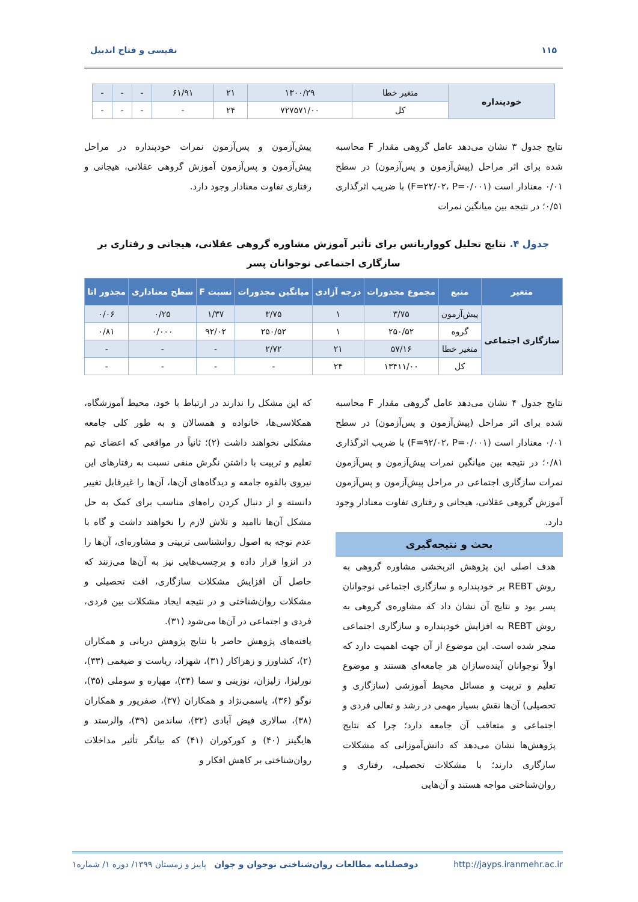۱۱۵ نفیسی و فتاح اندبیل
| خودپنداره | متغیر خطا | ۱۳۰۰/۲۹ | ۲۱ | ۶۱/۹۱ | - | - | - |
| | کل | ۷۲۷۵۷۱/۰۰ | ۲۴ | - | - | - | - |
نتایج جدول ۳ نشان می‌دهد عامل گروهی مقدار F محاسبه شده برای اثر مراحل (پیش‌آزمون و پس‌آزمون) در سطح ۰/۰۱ معنادار است (F=۲۲/۰۲، P=۰/۰۰۱) با ضریب اثرگذاری ۰/۵۱؛ در نتیجه بین میانگین نمرات
پیش‌آزمون و پس‌آزمون نمرات خودپنداره در مراحل پیش‌آزمون و پس‌آزمون آموزش گروهی عقلانی، هیجانی و رفتاری تفاوت معنادار وجود دارد.
جدول ۴. نتایج تحلیل کوواریانس برای تأثیر آموزش مشاوره گروهی عقلانی، هیجانی و رفتاری بر سازگاری اجتماعی نوجوانان پسر
| متغیر | منبع | مجموع مجذورات | درجه آزادی | میانگین مجذورات | نسبت F | سطح معناداری | مجذور اتا |
| --- | --- | --- | --- | --- | --- | --- | --- |
| سازگاری اجتماعی | پیش‌آزمون | ۳/۷۵ | ۱ | ۳/۷۵ | ۱/۳۷ | ۰/۲۵ | ۰/۰۶ |
| | گروه | ۲۵۰/۵۲ | ۱ | ۲۵۰/۵۲ | ۹۲/۰۲ | ۰/۰۰۰ | ۰/۸۱ |
| | متغیر خطا | ۵۷/۱۶ | ۲۱ | ۲/۷۲ | - | - | - |
| | کل | ۱۳۴۱۱/۰۰ | ۲۴ | - | - | - | - |
نتایج جدول ۴ نشان می‌دهد عامل گروهی مقدار F محاسبه شده برای اثر مراحل (پیش‌آزمون و پس‌آزمون) در سطح ۰/۰۱ معنادار است (F=۹۲/۰۲، P=۰/۰۰۱) با ضریب اثرگذاری ۰/۸۱؛ در نتیجه بین میانگین نمرات پیش‌آزمون و پس‌آزمون نمرات سازگاری اجتماعی در مراحل پیش‌آزمون و پس‌آزمون آموزش گروهی عقلانی، هیجانی و رفتاری تفاوت معنادار وجود دارد.
بحث و نتیجه‌گیری
هدف اصلی این پژوهش اثربخشی مشاوره گروهی به روش REBT بر خودپنداره و سازگاری اجتماعی نوجوانان پسر بود و نتایج آن نشان داد که مشاوره‌ی گروهی به روش REBT به افزایش خودپنداره و سازگاری اجتماعی منجر شده است. این موضوع از آن جهت اهمیت دارد که اولاً نوجوانان آینده‌سازان هر جامعه‌ای هستند و موضوع تعلیم و تربیت و مسائل محیط آموزشی (سازگاری و تحصیلی) آن‌ها نقش بسیار مهمی در رشد و تعالی فردی و اجتماعی و متعاقب آن جامعه دارد؛ چرا که نتایج پژوهش‌ها نشان می‌دهد که دانش‌آموزانی که مشکلات سازگاری دارند؛ با مشکلات تحصیلی، رفتاری و روان‌شناختی مواجه هستند و آن‌هایی
که این مشکل را ندارند در ارتباط با خود، محیط آموزشگاه، همکلاسی‌ها، خانواده و همسالان و به طور کلی جامعه مشکلی نخواهند داشت (۲)؛ ثانیاً در مواقعی که اعضای تیم تعلیم و تربیت با داشتن نگرش منفی نسبت به رفتارهای این نیروی بالقوه جامعه و دیدگاه‌های آن‌ها، آن‌ها را غیرقابل تغییر دانسته و از دنبال کردن راه‌های مناسب برای کمک به حل مشکل آن‌ها ناامید و تلاش لازم را نخواهند داشت و گاه با عدم توجه به اصول روانشناسی تربیتی و مشاوره‌ای، آن‌ها را در انزوا قرار داده و برچسب‌هایی نیز به آن‌ها می‌زنند که حاصل آن افزایش مشکلات سازگاری، افت تحصیلی و مشکلات روان‌شناختی و در نتیجه ایجاد مشکلات بین فردی، فردی و اجتماعی در آن‌ها می‌شود (۳۱).
یافته‌های پژوهش حاضر با نتایج پژوهش دربانی و همکاران (۲)، کشاورز و زهراکار (۳۱)، شهزاد، ریاست و ضیغمی (۳۳)، نورلیزا، زلیزان، نوزینی و سما (۳۴)، مهپاره و سوملی (۳۵)، نوگو (۳۶)، یاسمی‌نژاد و همکاران (۳۷)، صفرپور و همکاران (۳۸)، سالاری فیض آبادی (۳۲)، ساندمن (۳۹)، والرستد و هایگینز (۴۰) و کورکوران (۴۱) که بیانگر تأثیر مداخلات روان‌شناختی بر کاهش افکار و
http://jayps.iranmehr.ac.ir دوفصلنامه مطالعات روان‌شناختی نوجوان و جوان پاییز و زمستان ۱۳۹۹/ دوره ۱/ شماره۱